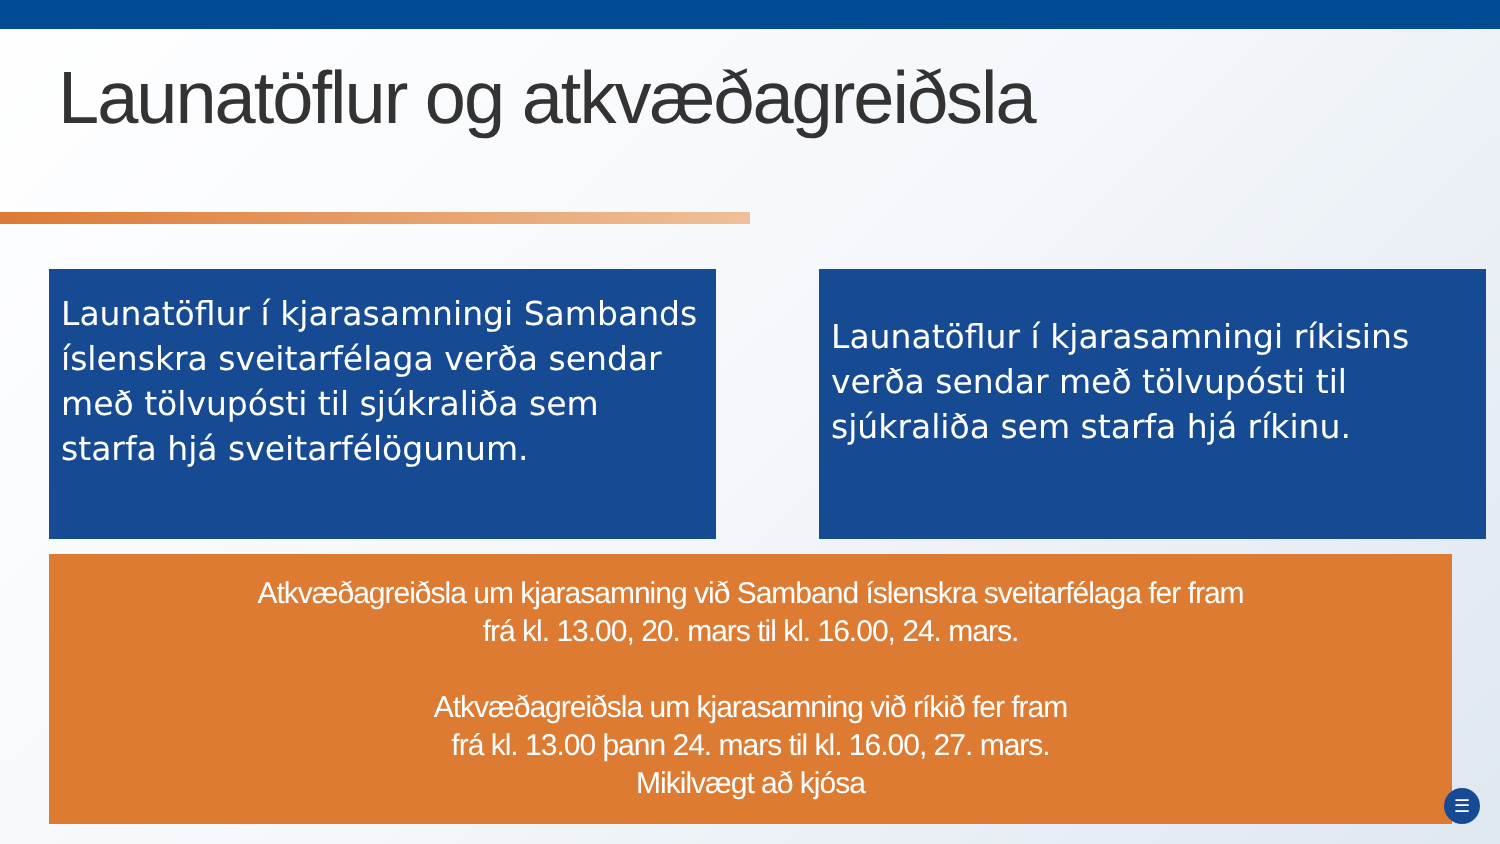Launatöflur og atkvæðagreiðsla
Launatöflur í kjarasamningi Sambands íslenskra sveitarfélaga verða sendar með tölvupósti til sjúkraliða sem starfa hjá sveitarfélögunum.
Launatöflur í kjarasamningi ríkisins verða sendar með tölvupósti til sjúkraliða sem starfa hjá ríkinu.
Atkvæðagreiðsla um kjarasamning við Samband íslenskra sveitarfélaga fer fram
frá kl. 13.00, 20. mars til kl. 16.00, 24. mars.
Atkvæðagreiðsla um kjarasamning við ríkið fer fram
frá kl. 13.00 þann 24. mars til kl. 16.00, 27. mars.
Mikilvægt að kjósa
☰